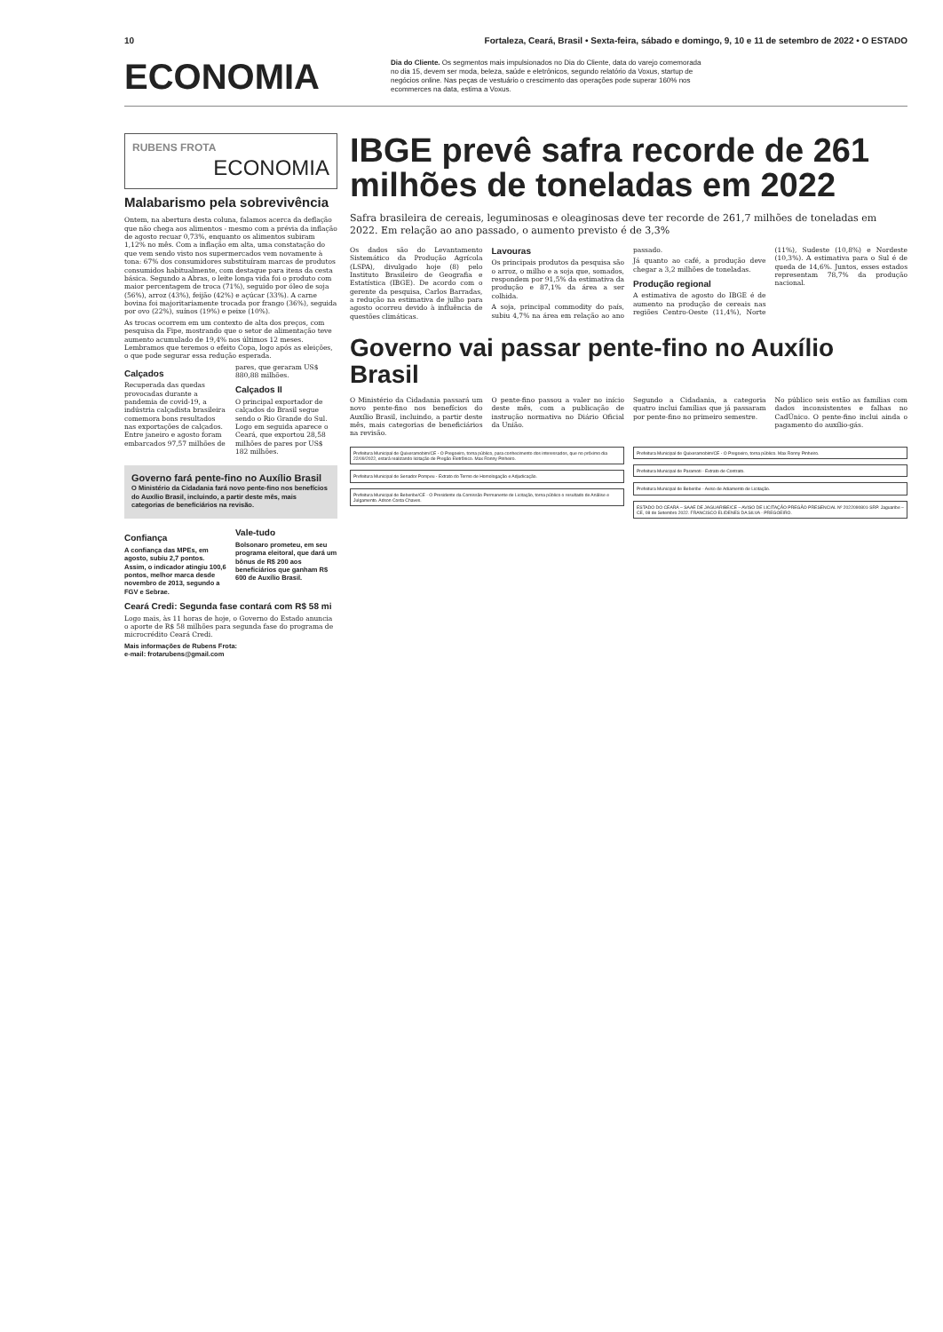10 Fortaleza, Ceará, Brasil • Sexta-feira, sábado e domingo, 9, 10 e 11 de setembro de 2022 • O ESTADO
ECONOMIA
Dia do Cliente. Os segmentos mais impulsionados no Dia do Cliente, data do varejo comemorada no dia 15, devem ser moda, beleza, saúde e eletrônicos, segundo relatório da Voxus, startup de negócios online. Nas peças de vestuário o crescimento das operações pode superar 160% nos ecommerces na data, estima a Voxus.
RUBENS FROTA
ECONOMIA
Malabarismo pela sobrevivência
Ontem, na abertura desta coluna, falamos acerca da deflação que não chega aos alimentos - mesmo com a prévia da inflação de agosto recuar 0,73%, enquanto os alimentos subiram 1,12% no mês. Com a inflação em alta, uma constatação do que vem sendo visto nos supermercados vem novamente à tona: 67% dos consumidores substituíram marcas de produtos consumidos habitualmente, com destaque para itens da cesta básica. Segundo a Abras, o leite longa vida foi o produto com maior percentagem de troca (71%), seguido por óleo de soja (56%), arroz (43%), feijão (42%) e açúcar (33%). A carne bovina foi majoritariamente trocada por frango (36%), seguida por ovo (22%), suínos (19%) e peixe (10%).
As trocas ocorrem em um contexto de alta dos preços, com pesquisa da Fipe, mostrando que o setor de alimentação teve aumento acumulado de 19,4% nos últimos 12 meses. Lembramos que teremos o efeito Copa, logo após as eleições, o que pode segurar essa redução esperada.
Calçados
Recuperada das quedas provocadas durante a pandemia de covid-19, a indústria calçadista brasileira comemora bons resultados nas exportações de calçados. Entre janeiro e agosto foram embarcados 97,57 milhões de pares, que geraram US$ 880,88 milhões.
Calçados II
O principal exportador de calçados do Brasil segue sendo o Rio Grande do Sul. Logo em seguida aparece o Ceará, que exportou 28,58 milhões de pares por US$ 182 milhões.
Governo fará pente-fino no Auxílio Brasil
O Ministério da Cidadania fará novo pente-fino nos benefícios do Auxílio Brasil, incluindo, a partir deste mês, mais categorias de beneficiários na revisão.
Confiança
A confiança das MPEs, em agosto, subiu 2,7 pontos. Assim, o indicador atingiu 100,6 pontos, melhor marca desde novembro de 2013, segundo a FGV e Sebrae.
Vale-tudo
Bolsonaro prometeu, em seu programa eleitoral, que dará um bônus de R$ 200 aos beneficiários que ganham R$ 600 de Auxílio Brasil.
Ceará Credi: Segunda fase contará com R$ 58 mi
Logo mais, às 11 horas de hoje, o Governo do Estado anuncia o aporte de R$ 58 milhões para segunda fase do programa de microcrédito Ceará Credi.
Mais informações de Rubens Frota:
e-mail: frotarubens@gmail.com
IBGE prevê safra recorde de 261 milhões de toneladas em 2022
Safra brasileira de cereais, leguminosas e oleaginosas deve ter recorde de 261,7 milhões de toneladas em 2022. Em relação ao ano passado, o aumento previsto é de 3,3%
Os dados são do Levantamento Sistemático da Produção Agrícola (LSPA), divulgado hoje (8) pelo Instituto Brasileiro de Geografia e Estatística (IBGE). De acordo com o gerente da pesquisa, Carlos Barradas, a redução na estimativa de julho para agosto ocorreu devido à influência de questões climáticas.
Lavouras
Os principais produtos da pesquisa são o arroz, o milho e a soja que, somados, respondem por 91,5% da estimativa da produção e 87,1% da área a ser colhida.
A soja, principal commodity do país, subiu 4,7% na área em relação ao ano passado.
Já quanto ao café, a produção deve chegar a 3,2 milhões de toneladas.
Produção regional
A estimativa de agosto do IBGE é de aumento na produção de cereais nas regiões Centro-Oeste (11,4%), Norte (11%), Sudeste (10,8%) e Nordeste (10,3%). A estimativa para o Sul é de queda de 14,6%. Juntos, esses estados representam 78,7% da produção nacional.
Governo vai passar pente-fino no Auxílio Brasil
O Ministério da Cidadania passará um novo pente-fino nos benefícios do Auxílio Brasil, incluindo, a partir deste mês, mais categorias de beneficiários na revisão.
O pente-fino passou a valer no início deste mês, com a publicação de instrução normativa no Diário Oficial da União.
Segundo a Cidadania, a categoria quatro inclui famílias que já passaram por pente-fino no primeiro semestre.
No público seis estão as famílias com dados inconsistentes e falhas no CadÚnico. O pente-fino inclui ainda o pagamento do auxílio-gás.
Prefeitura Municipal de Quixeramobim/CE - O Pregoeiro, torna público, para conhecimento dos interessados, que no próximo dia 22/09/2022, estará realizando licitação de Pregão Eletrônico. Max Ronny Pinheiro.
Prefeitura Municipal de Senador Pompeu - Extrato do Termo de Homologação e Adjudicação.
Prefeitura Municipal de Beberibe/CE - O Presidente da Comissão Permanente de Licitação, torna público o resultado de Análise e Julgamento. Adson Costa Chaves.
Prefeitura Municipal de Quixeramobim/CE - O Pregoeiro, torna público. Max Ronny Pinheiro.
Prefeitura Municipal de Paramoti - Extrato de Contrato.
Prefeitura Municipal de Beberibe - Aviso de Adiamento de Licitação.
ESTADO DO CEARÁ – SAAE DE JAGUARIBE/CE – AVISO DE LICITAÇÃO PREGÃO PRESENCIAL Nº 2022090801-SRP. Jaguaribe – CE, 08 de Setembro 2022. FRANCISCO ELIDENES DA SILVA - PREGOEIRO.